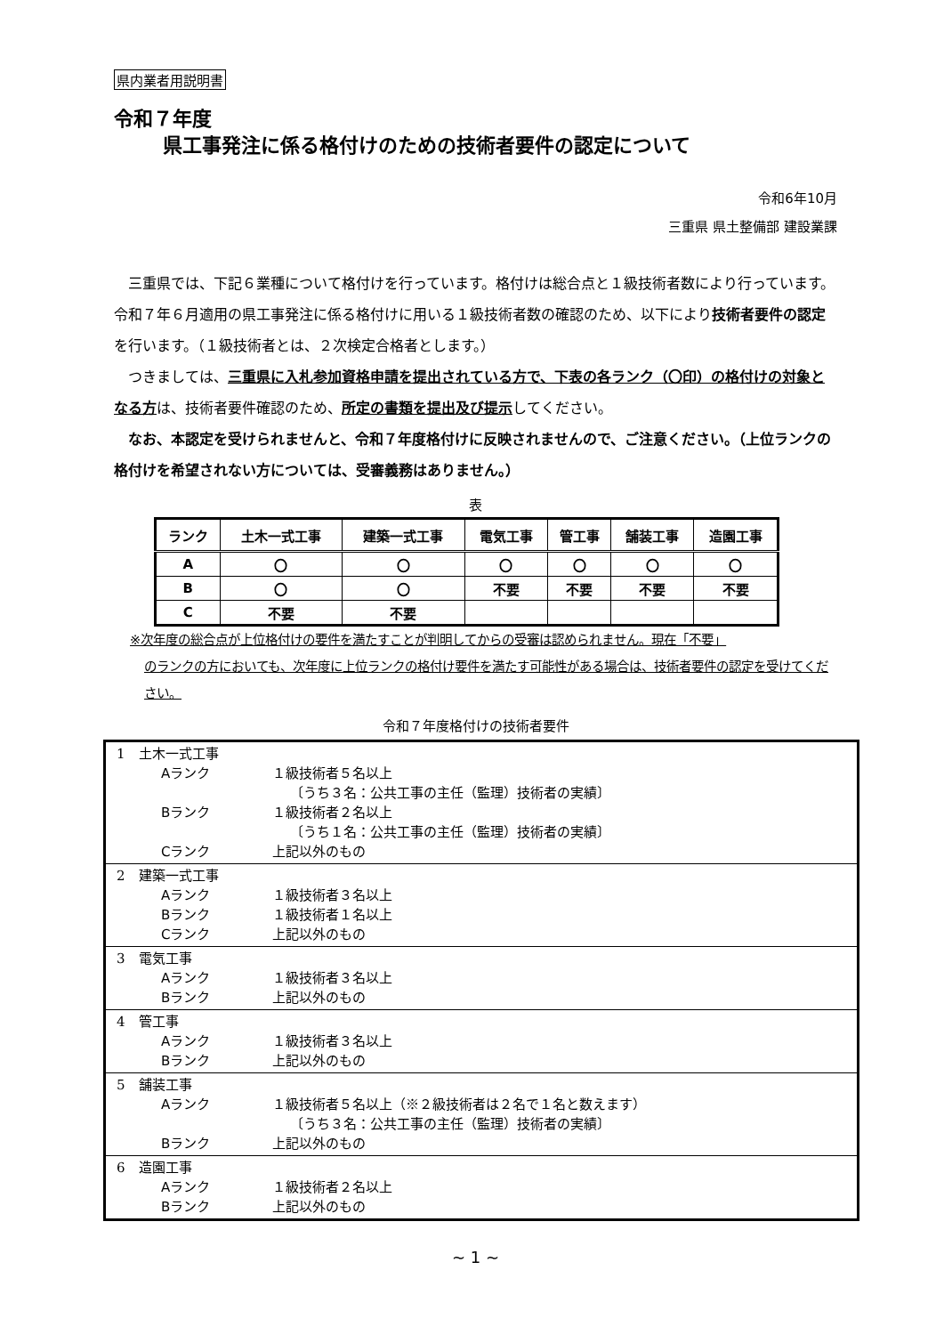県内業者用説明書
令和７年度
県工事発注に係る格付けのための技術者要件の認定について
令和6年10月
三重県 県土整備部 建設業課
　三重県では、下記６業種について格付けを行っています。格付けは総合点と１級技術者数により行っています。令和７年６月適用の県工事発注に係る格付けに用いる１級技術者数の確認のため、以下により技術者要件の認定を行います。（１級技術者とは、２次検定合格者とします。）
　つきましては、三重県に入札参加資格申請を提出されている方で、下表の各ランク（〇印）の格付けの対象となる方は、技術者要件確認のため、所定の書類を提出及び提示してください。
　なお、本認定を受けられませんと、令和７年度格付けに反映されませんので、ご注意ください。（上位ランクの格付けを希望されない方については、受審義務はありません。）
表
| ランク | 土木一式工事 | 建築一式工事 | 電気工事 | 管工事 | 舗装工事 | 造園工事 |
| --- | --- | --- | --- | --- | --- | --- |
| A | 〇 | 〇 | 〇 | 〇 | 〇 | 〇 |
| B | 〇 | 〇 | 不要 | 不要 | 不要 | 不要 |
| C | 不要 | 不要 | | | | |
※次年度の総合点が上位格付けの要件を満たすことが判明してからの受審は認められません。現在「不要」
のランクの方においても、次年度に上位ランクの格付け要件を満たす可能性がある場合は、技術者要件の認定を受けてください。
令和７年度格付けの技術者要件
| 1 土木一式工事 Aランク １級技術者５名以上 〔うち３名：公共工事の主任（監理）技術者の実績〕 Bランク １級技術者２名以上 〔うち１名：公共工事の主任（監理）技術者の実績〕 Cランク 上記以外のもの |
| 2 建築一式工事 Aランク １級技術者３名以上 Bランク １級技術者１名以上 Cランク 上記以外のもの |
| 3 電気工事 Aランク １級技術者３名以上 Bランク 上記以外のもの |
| 4 管工事 Aランク １級技術者３名以上 Bランク 上記以外のもの |
| 5 舗装工事 Aランク １級技術者５名以上（※２級技術者は２名で１名と数えます） 〔うち３名：公共工事の主任（監理）技術者の実績〕 Bランク 上記以外のもの |
| 6 造園工事 Aランク １級技術者２名以上 Bランク 上記以外のもの |
~ 1 ~